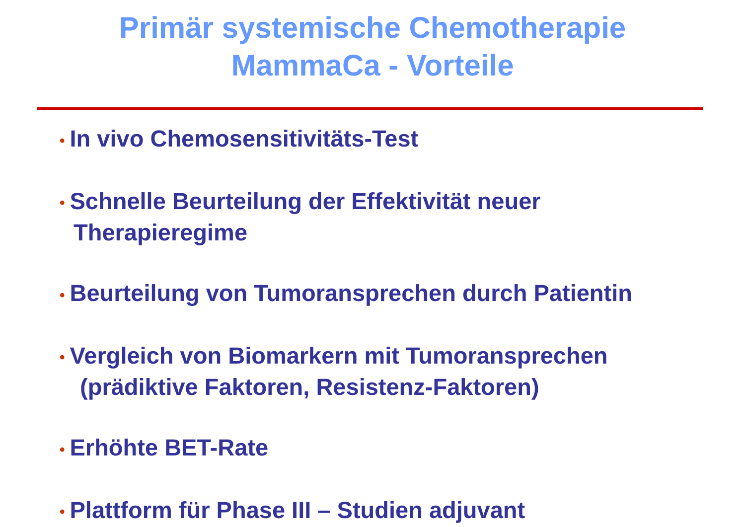Primär systemische Chemotherapie
MammaCa - Vorteile
• In vivo Chemosensitivitäts-Test
• Schnelle Beurteilung der Effektivität neuer
Therapieregime
• Beurteilung von Tumoransprechen durch Patientin
• Vergleich von Biomarkern mit Tumoransprechen
(prädiktive Faktoren, Resistenz-Faktoren)
• Erhöhte BET-Rate
• Plattform für Phase III – Studien adjuvant